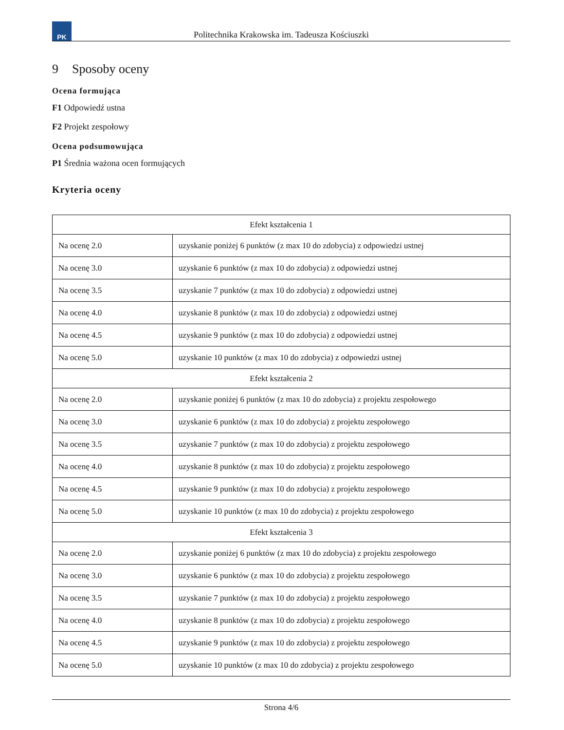PK
Politechnika Krakowska im. Tadeusza Kościuszki
9 Sposoby oceny
Ocena formująca
F1 Odpowiedź ustna
F2 Projekt zespołowy
Ocena podsumowująca
P1 Średnia ważona ocen formujących
Kryteria oceny
| Efekt kształcenia 1 | |
| Na ocenę 2.0 | uzyskanie poniżej 6 punktów (z max 10 do zdobycia) z odpowiedzi ustnej |
| Na ocenę 3.0 | uzyskanie 6 punktów (z max 10 do zdobycia) z odpowiedzi ustnej |
| Na ocenę 3.5 | uzyskanie 7 punktów (z max 10 do zdobycia) z odpowiedzi ustnej |
| Na ocenę 4.0 | uzyskanie 8 punktów (z max 10 do zdobycia) z odpowiedzi ustnej |
| Na ocenę 4.5 | uzyskanie 9 punktów (z max 10 do zdobycia) z odpowiedzi ustnej |
| Na ocenę 5.0 | uzyskanie 10 punktów (z max 10 do zdobycia) z odpowiedzi ustnej |
| Efekt kształcenia 2 | |
| Na ocenę 2.0 | uzyskanie poniżej 6 punktów (z max 10 do zdobycia) z projektu zespołowego |
| Na ocenę 3.0 | uzyskanie 6 punktów (z max 10 do zdobycia) z projektu zespołowego |
| Na ocenę 3.5 | uzyskanie 7 punktów (z max 10 do zdobycia) z projektu zespołowego |
| Na ocenę 4.0 | uzyskanie 8 punktów (z max 10 do zdobycia) z projektu zespołowego |
| Na ocenę 4.5 | uzyskanie 9 punktów (z max 10 do zdobycia) z projektu zespołowego |
| Na ocenę 5.0 | uzyskanie 10 punktów (z max 10 do zdobycia) z projektu zespołowego |
| Efekt kształcenia 3 | |
| Na ocenę 2.0 | uzyskanie poniżej 6 punktów (z max 10 do zdobycia) z projektu zespołowego |
| Na ocenę 3.0 | uzyskanie 6 punktów (z max 10 do zdobycia) z projektu zespołowego |
| Na ocenę 3.5 | uzyskanie 7 punktów (z max 10 do zdobycia) z projektu zespołowego |
| Na ocenę 4.0 | uzyskanie 8 punktów (z max 10 do zdobycia) z projektu zespołowego |
| Na ocenę 4.5 | uzyskanie 9 punktów (z max 10 do zdobycia) z projektu zespołowego |
| Na ocenę 5.0 | uzyskanie 10 punktów (z max 10 do zdobycia) z projektu zespołowego |
Strona 4/6